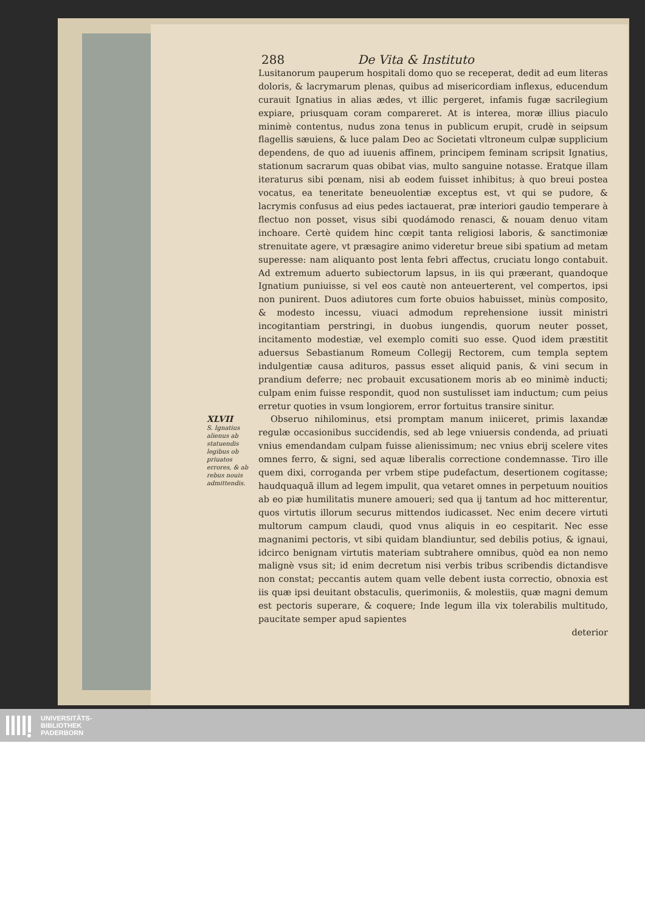288 De Vita & Instituto
Lusitanorum pauperum hospitali domo quo se receperat, dedit ad eum literas doloris, & lacrymarum plenas, quibus ad misericordiam inflexus, educendum curauit Ignatius in alias ædes, vt illic pergeret, infamis fugæ sacrilegium expiare, priusquam coram compareret. At is interea, moræ illius piaculo minimè contentus, nudus zona tenus in publicum erupit, crudè in seipsum flagellis sæuiens, & luce palam Deo ac Societati vltroneum culpæ supplicium dependens, de quo ad iuuenis affinem, principem feminam scripsit Ignatius, stationum sacrarum quas obibat vias, multo sanguine notasse. Eratque illam iteraturus sibi pœnam, nisi ab eodem fuisset inhibitus; à quo breui postea vocatus, ea teneritate beneuolentiæ exceptus est, vt qui se pudore, & lacrymis confusus ad eius pedes iactauerat, præ interiori gaudio temperare à flectuo non posset, visus sibi quodámodo renasci, & nouam denuo vitam inchoare. Certè quidem hinc cœpit tanta religiosi laboris, & sanctimoniæ strenuitate agere, vt præsagire animo videretur breue sibi spatium ad metam superesse: nam aliquanto post lenta febri affectus, cruciatu longo contabuit. Ad extremum aduerto subiectorum lapsus, in iis qui præerant, quandoque Ignatium puniuisse, si vel eos cautè non anteuerterent, vel compertos, ipsi non punirent. Duos adiutores cum forte obuios habuisset, minùs composito, & modesto incessu, viuaci admodum reprehensione iussit ministri incogitantiam perstringi, in duobus iungendis, quorum neuter posset, incitamento modestiæ, vel exemplo comiti suo esse. Quod idem præstitit aduersus Sebastianum Romeum Collegij Rectorem, cum templa septem indulgentiæ causa adituros, passus esset aliquid panis, & vini secum in prandium deferre; nec probauit excusationem moris ab eo minimè inducti; culpam enim fuisse respondit, quod non sustulisset iam inductum; cum peius erretur quoties in vsum longiorem, error fortuitus transire sinitur.
XLVII
S. Ignatius alienus ab statuendis legibus ob priuatos errores, & ab rebus nouis admittendis.
Obseruo nihilominus, etsi promptam manum iniiceret, primis laxandæ regulæ occasionibus succidendis, sed ab lege vniuersis condenda, ad priuati vnius emendandam culpam fuisse alienissimum; nec vnius ebrij scelere vites omnes ferro, & signi, sed aquæ liberalis correctione condemnasse. Tiro ille quem dixi, corroganda per vrbem stipe pudefactum, desertionem cogitasse; haudquaquã illum ad legem impulit, qua vetaret omnes in perpetuum nouitios ab eo piæ humilitatis munere amoueri; sed qua ij tantum ad hoc mitterentur, quos virtutis illorum securus mittendos iudicasset. Nec enim decere virtuti multorum campum claudi, quod vnus aliquis in eo cespitarit. Nec esse magnanimi pectoris, vt sibi quidam blandiuntur, sed debilis potius, & ignaui, idcirco benignam virtutis materiam subtrahere omnibus, quòd ea non nemo malignè vsus sit; id enim decretum nisi verbis tribus scribendis dictandisve non constat; peccantis autem quam velle debent iusta correctio, obnoxia est iis quæ ipsi deuitant obstaculis, querimoniis, & molestiis, quæ magni demum est pectoris superare, & coquere; Inde legum illa vix tolerabilis multitudo, paucitate semper apud sapientes
deterior
UNIVERSITÄTS-
BIBLIOTHEK
PADERBORN